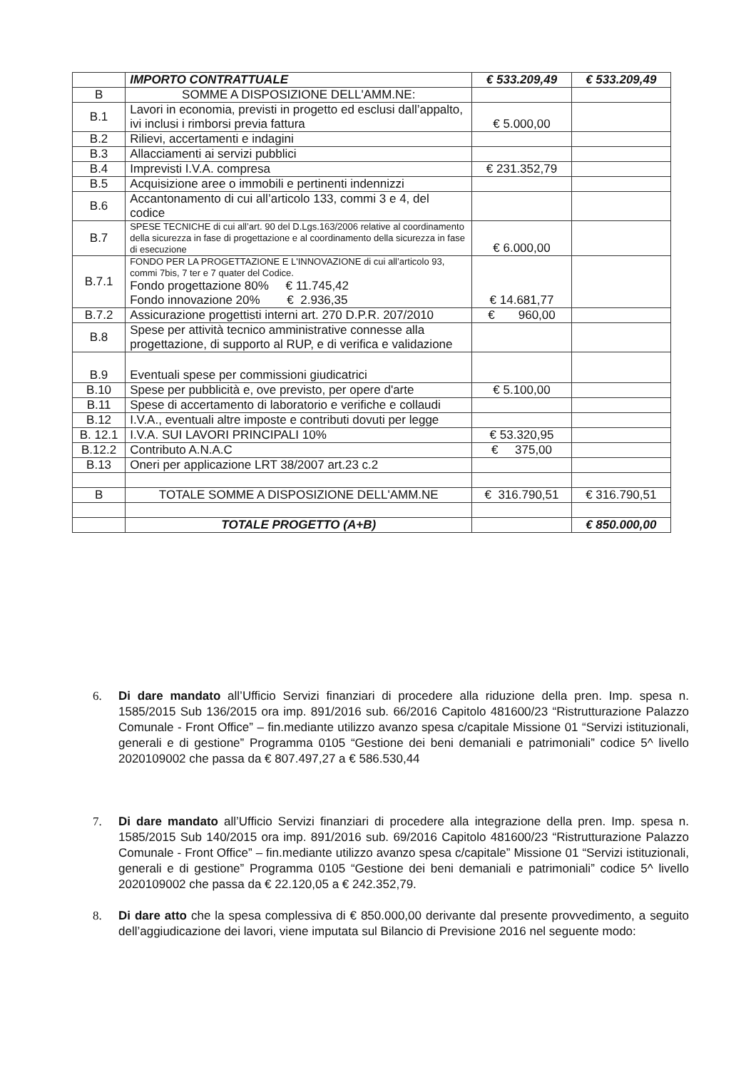| | IMPORTO CONTRATTUALE | € 533.209,49 | € 533.209,49 |
| B | SOMME A DISPOSIZIONE DELL'AMM.NE: | | |
| B.1 | Lavori in economia, previsti in progetto ed esclusi dall’appalto, ivi inclusi i rimborsi previa fattura | € 5.000,00 | |
| B.2 | Rilievi, accertamenti e indagini | | |
| B.3 | Allacciamenti ai servizi pubblici | | |
| B.4 | Imprevisti I.V.A. compresa | € 231.352,79 | |
| B.5 | Acquisizione aree o immobili e pertinenti indennizzi | | |
| B.6 | Accantonamento di cui all’articolo 133, commi 3 e 4, del codice | | |
| B.7 | SPESE TECNICHE di cui all’art. 90 del D.Lgs.163/2006 relative al coordinamento della sicurezza in fase di progettazione e al coordinamento della sicurezza in fase di esecuzione | € 6.000,00 | |
| B.7.1 | FONDO PER LA PROGETTAZIONE E L'INNOVAZIONE di cui all’articolo 93, commi 7bis, 7 ter e 7 quater del Codice. Fondo progettazione 80% € 11.745,42 Fondo innovazione 20% € 2.936,35 | € 14.681,77 | |
| B.7.2 | Assicurazione progettisti interni art. 270 D.P.R. 207/2010 | € 960,00 | |
| B.8 | Spese per attività tecnico amministrative connesse alla progettazione, di supporto al RUP, e di verifica e validazione | | |
| B.9 | Eventuali spese per commissioni giudicatrici | | |
| B.10 | Spese per pubblicità e, ove previsto, per opere d'arte | € 5.100,00 | |
| B.11 | Spese di accertamento di laboratorio e verifiche e collaudi | | |
| B.12 | I.V.A., eventuali altre imposte e contributi dovuti per legge | | |
| B. 12.1 | I.V.A. SUI LAVORI PRINCIPALI 10% | € 53.320,95 | |
| B.12.2 | Contributo A.N.A.C | € 375,00 | |
| B.13 | Oneri per applicazione LRT 38/2007 art.23 c.2 | | |
| B | TOTALE SOMME A DISPOSIZIONE DELL'AMM.NE | € 316.790,51 | € 316.790,51 |
| | TOTALE PROGETTO (A+B) | | € 850.000,00 |
6. Di dare mandato all’Ufficio Servizi finanziari di procedere alla riduzione della pren. Imp. spesa n. 1585/2015 Sub 136/2015 ora imp. 891/2016 sub. 66/2016 Capitolo 481600/23 “Ristrutturazione Palazzo Comunale - Front Office” – fin.mediante utilizzo avanzo spesa c/capitale Missione 01 “Servizi istituzionali, generali e di gestione” Programma 0105 “Gestione dei beni demaniali e patrimoniali” codice 5^ livello 2020109002 che passa da € 807.497,27 a € 586.530,44
7. Di dare mandato all’Ufficio Servizi finanziari di procedere alla integrazione della pren. Imp. spesa n. 1585/2015 Sub 140/2015 ora imp. 891/2016 sub. 69/2016 Capitolo 481600/23 “Ristrutturazione Palazzo Comunale - Front Office” – fin.mediante utilizzo avanzo spesa c/capitale” Missione 01 “Servizi istituzionali, generali e di gestione” Programma 0105 “Gestione dei beni demaniali e patrimoniali” codice 5^ livello 2020109002 che passa da € 22.120,05 a € 242.352,79.
8. Di dare atto che la spesa complessiva di € 850.000,00 derivante dal presente provvedimento, a seguito dell’aggiudicazione dei lavori, viene imputata sul Bilancio di Previsione 2016 nel seguente modo: